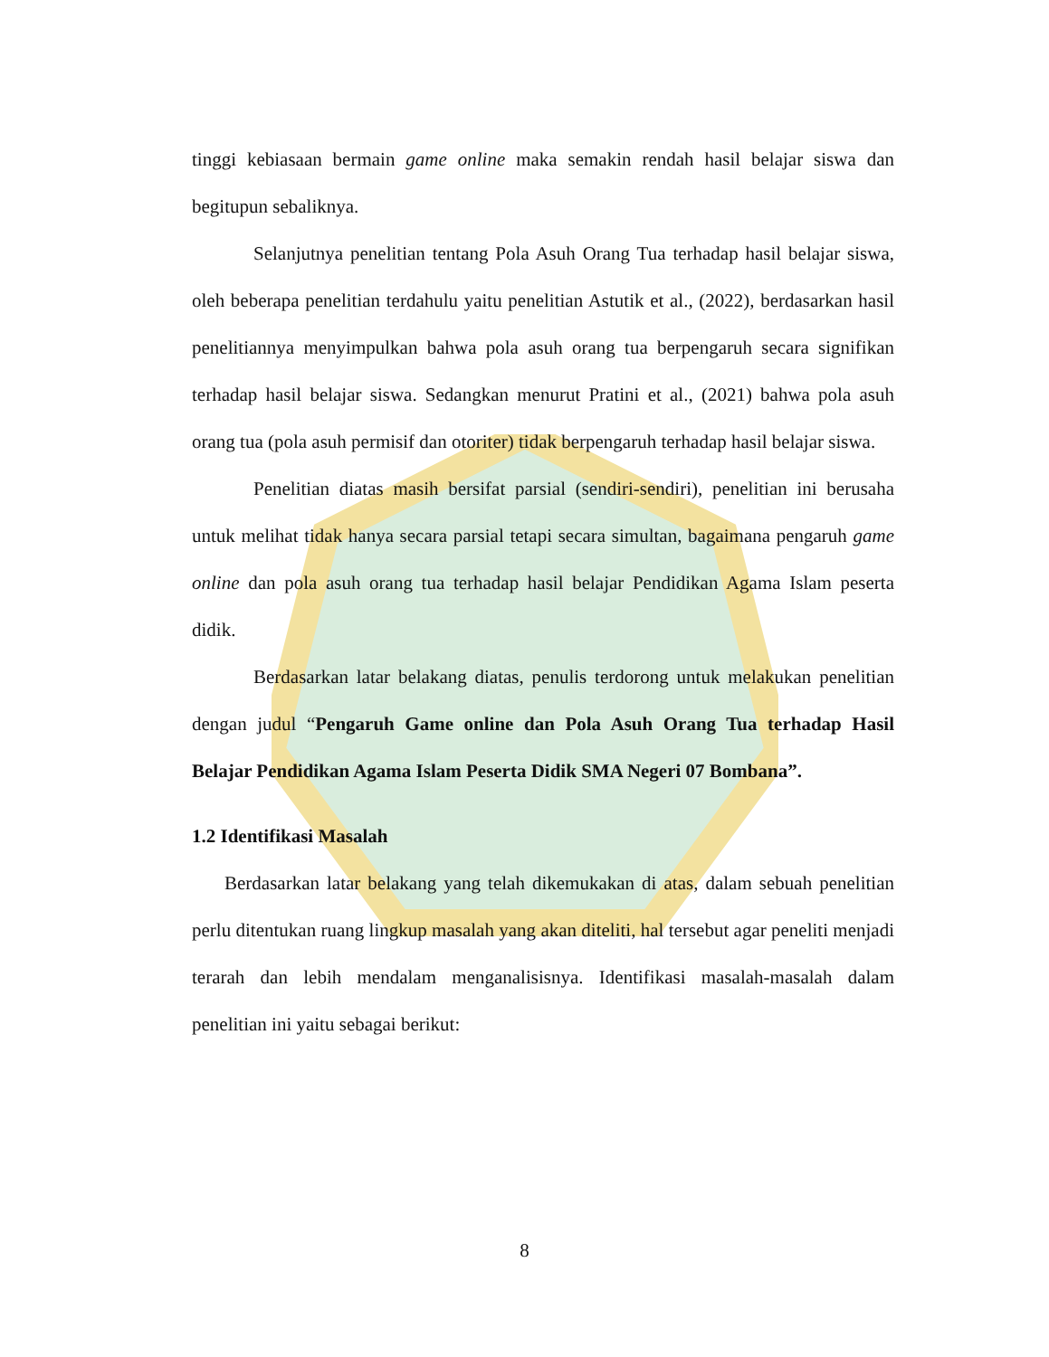tinggi kebiasaan bermain game online maka semakin rendah hasil belajar siswa dan begitupun sebaliknya.
Selanjutnya penelitian tentang Pola Asuh Orang Tua terhadap hasil belajar siswa, oleh beberapa penelitian terdahulu yaitu penelitian Astutik et al., (2022), berdasarkan hasil penelitiannya menyimpulkan bahwa pola asuh orang tua berpengaruh secara signifikan terhadap hasil belajar siswa. Sedangkan menurut Pratini et al., (2021) bahwa pola asuh orang tua (pola asuh permisif dan otoriter) tidak berpengaruh terhadap hasil belajar siswa.
Penelitian diatas masih bersifat parsial (sendiri-sendiri), penelitian ini berusaha untuk melihat tidak hanya secara parsial tetapi secara simultan, bagaimana pengaruh game online dan pola asuh orang tua terhadap hasil belajar Pendidikan Agama Islam peserta didik.
Berdasarkan latar belakang diatas, penulis terdorong untuk melakukan penelitian dengan judul “Pengaruh Game online dan Pola Asuh Orang Tua terhadap Hasil Belajar Pendidikan Agama Islam Peserta Didik SMA Negeri 07 Bombana”.
1.2 Identifikasi Masalah
Berdasarkan latar belakang yang telah dikemukakan di atas, dalam sebuah penelitian perlu ditentukan ruang lingkup masalah yang akan diteliti, hal tersebut agar peneliti menjadi terarah dan lebih mendalam menganalisisnya. Identifikasi masalah-masalah dalam penelitian ini yaitu sebagai berikut:
8